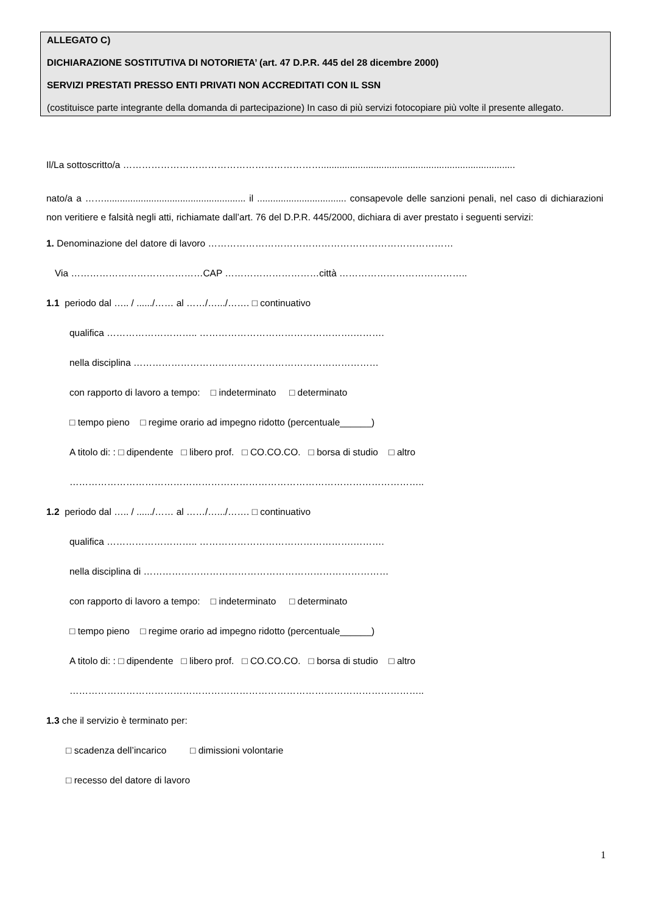ALLEGATO C)
DICHIARAZIONE SOSTITUTIVA DI NOTORIETA’ (art. 47 D.P.R. 445 del 28 dicembre 2000)
SERVIZI PRESTATI PRESSO ENTI PRIVATI NON ACCREDITATI CON IL SSN
(costituisce parte integrante della domanda di partecipazione) In caso di più servizi fotocopiare più volte il presente allegato.
Il/La sottoscritto/a ………………………………………………………..........................................................................
nato/a a ……...................................................... il .................................. consapevole delle sanzioni penali, nel caso di dichiarazioni non veritiere e falsità negli atti, richiamate dall’art. 76 del D.P.R. 445/2000, dichiara di aver prestato i seguenti servizi:
1. Denominazione del datore di lavoro ……………………………………………………………………
Via ……………………………………CAP …………………………città …………………………………..
1.1 periodo dal ….. / ....../…… al ……/….../……. □ continuativo
qualifica ……………………….. ………………………………………….……….
nella disciplina ……………………………………………………………………
con rapporto di lavoro a tempo: □ indeterminato □ determinato
□ tempo pieno □ regime orario ad impegno ridotto (percentuale______)
A titolo di: : □ dipendente □ libero prof. □ CO.CO.CO. □ borsa di studio □ altro
…………………………………………………………………………………………………..
1.2 periodo dal ….. / ....../…… al ……/….../……. □ continuativo
qualifica ……………………….. ………………………………………….……….
nella disciplina di ……………………………………………………………………
con rapporto di lavoro a tempo: □ indeterminato □ determinato
□ tempo pieno □ regime orario ad impegno ridotto (percentuale______)
A titolo di: : □ dipendente □ libero prof. □ CO.CO.CO. □ borsa di studio □ altro
…………………………………………………………………………………………………..
1.3 che il servizio è terminato per:
□ scadenza dell’incarico □ dimissioni volontarie
□ recesso del datore di lavoro
1